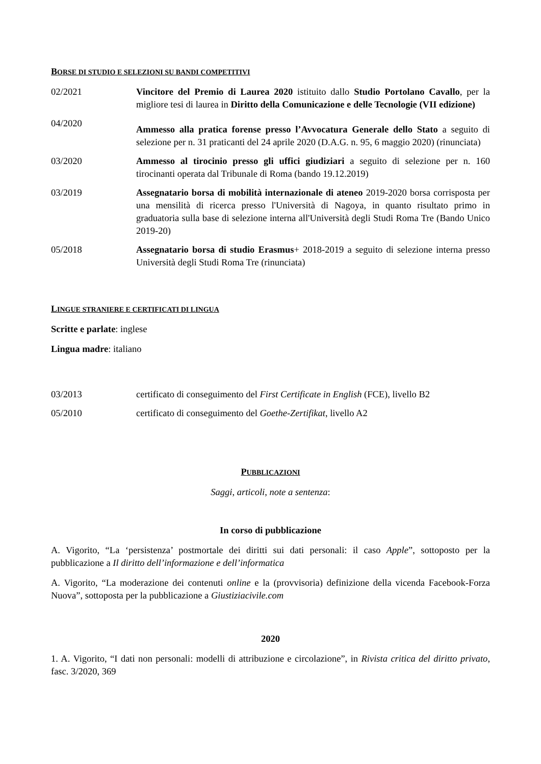BORSE DI STUDIO E SELEZIONI SU BANDI COMPETITIVI
02/2021 Vincitore del Premio di Laurea 2020 istituito dallo Studio Portolano Cavallo, per la migliore tesi di laurea in Diritto della Comunicazione e delle Tecnologie (VII edizione)
04/2020
Ammesso alla pratica forense presso l’Avvocatura Generale dello Stato a seguito di selezione per n. 31 praticanti del 24 aprile 2020 (D.A.G. n. 95, 6 maggio 2020) (rinunciata)
03/2020 Ammesso al tirocinio presso gli uffici giudiziari a seguito di selezione per n. 160 tirocinanti operata dal Tribunale di Roma (bando 19.12.2019)
03/2019 Assegnatario borsa di mobilità internazionale di ateneo 2019-2020 borsa corrisposta per una mensilità di ricerca presso l'Università di Nagoya, in quanto risultato primo in graduatoria sulla base di selezione interna all'Università degli Studi Roma Tre (Bando Unico 2019-20)
05/2018 Assegnatario borsa di studio Erasmus+ 2018-2019 a seguito di selezione interna presso Università degli Studi Roma Tre (rinunciata)
LINGUE STRANIERE E CERTIFICATI DI LINGUA
Scritte e parlate: inglese
Lingua madre: italiano
03/2013 certificato di conseguimento del First Certificate in English (FCE), livello B2
05/2010 certificato di conseguimento del Goethe-Zertifikat, livello A2
PUBBLICAZIONI
Saggi, articoli, note a sentenza:
In corso di pubblicazione
A. Vigorito, “La ‘persistenza’ postmortale dei diritti sui dati personali: il caso Apple”, sottoposto per la pubblicazione a Il diritto dell’informazione e dell’informatica
A. Vigorito, “La moderazione dei contenuti online e la (provvisoria) definizione della vicenda Facebook-Forza Nuova”, sottoposta per la pubblicazione a Giustiziacivile.com
2020
1. A. Vigorito, “I dati non personali: modelli di attribuzione e circolazione”, in Rivista critica del diritto privato, fasc. 3/2020, 369